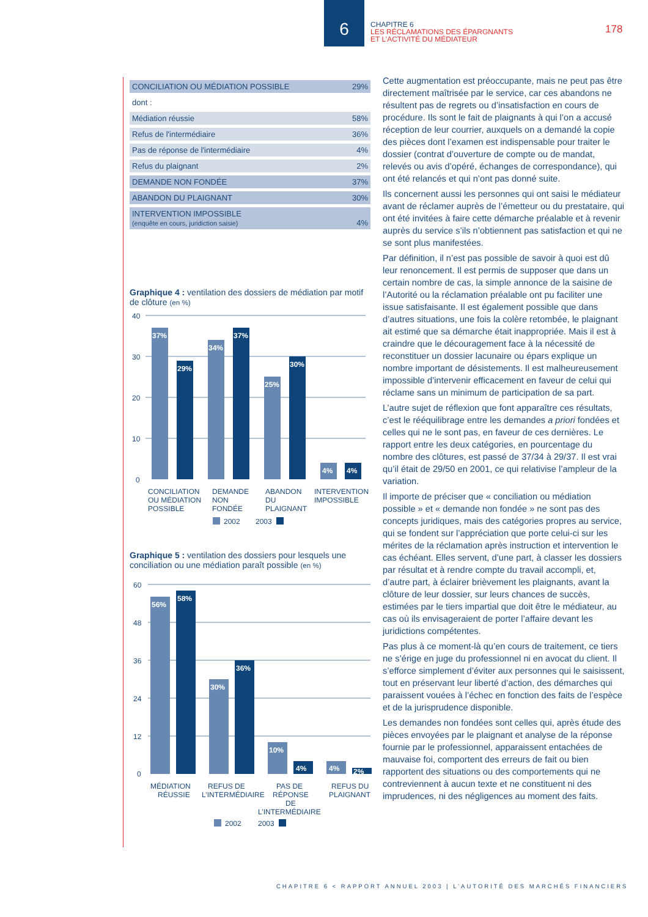6
CHAPITRE 6
LES RÉCLAMATIONS DES ÉPARGNANTS
ET L’ACTIVITÉ DU MÉDIATEUR
178
| CONCILIATION OU MÉDIATION POSSIBLE | 29% |
| dont : | |
| Médiation réussie | 58% |
| Refus de l'intermédiaire | 36% |
| Pas de réponse de l'intermédiaire | 4% |
| Refus du plaignant | 2% |
| DEMANDE NON FONDÉE | 37% |
| ABANDON DU PLAIGNANT | 30% |
| INTERVENTION IMPOSSIBLE (enquête en cours, juridiction saisie) | 4% |
Graphique 4 : ventilation des dossiers de médiation par motif de clôture (en %)
40
30
20
10
0
37%
29%
34%
37%
25%
30%
4%
4%
CONCILIATION
OU MÉDIATION
POSSIBLE
DEMANDE
NON
FONDÉE
ABANDON
DU
PLAIGNANT
INTERVENTION
IMPOSSIBLE
2002
2003
Graphique 5 : ventilation des dossiers pour lesquels une conciliation ou une médiation paraît possible (en %)
60
48
36
24
12
0
56%
58%
30%
36%
10%
4%
4%
2%
MÉDIATION
RÉUSSIE
REFUS DE
L’INTERMÉDIAIRE
PAS DE
RÉPONSE
DE
L’INTERMÉDIAIRE
REFUS DU
PLAIGNANT
2002
2003
Cette augmentation est préoccupante, mais ne peut pas être directement maîtrisée par le service, car ces abandons ne résultent pas de regrets ou d’insatisfaction en cours de procédure. Ils sont le fait de plaignants à qui l’on a accusé réception de leur courrier, auxquels on a demandé la copie des pièces dont l’examen est indispensable pour traiter le dossier (contrat d’ouverture de compte ou de mandat, relevés ou avis d’opéré, échanges de correspondance), qui ont été relancés et qui n’ont pas donné suite.
Ils concernent aussi les personnes qui ont saisi le médiateur avant de réclamer auprès de l’émetteur ou du prestataire, qui ont été invitées à faire cette démarche préalable et à revenir auprès du service s’ils n’obtiennent pas satisfaction et qui ne se sont plus manifestées.
Par définition, il n’est pas possible de savoir à quoi est dû leur renoncement. Il est permis de supposer que dans un certain nombre de cas, la simple annonce de la saisine de l’Autorité ou la réclamation préalable ont pu faciliter une issue satisfaisante. Il est également possible que dans d’autres situations, une fois la colère retombée, le plaignant ait estimé que sa démarche était inappropriée. Mais il est à craindre que le découragement face à la nécessité de reconstituer un dossier lacunaire ou épars explique un nombre important de désistements. Il est malheureusement impossible d’intervenir efficacement en faveur de celui qui réclame sans un minimum de participation de sa part.
L’autre sujet de réflexion que font apparaître ces résultats, c’est le rééquilibrage entre les demandes a priori fondées et celles qui ne le sont pas, en faveur de ces dernières. Le rapport entre les deux catégories, en pourcentage du nombre des clôtures, est passé de 37/34 à 29/37. Il est vrai qu’il était de 29/50 en 2001, ce qui relativise l’ampleur de la variation.
Il importe de préciser que « conciliation ou médiation possible » et « demande non fondée » ne sont pas des concepts juridiques, mais des catégories propres au service, qui se fondent sur l’appréciation que porte celui-ci sur les mérites de la réclamation après instruction et intervention le cas échéant. Elles servent, d’une part, à classer les dossiers par résultat et à rendre compte du travail accompli, et, d’autre part, à éclairer brièvement les plaignants, avant la clôture de leur dossier, sur leurs chances de succès, estimées par le tiers impartial que doit être le médiateur, au cas où ils envisageraient de porter l’affaire devant les juridictions compétentes.
Pas plus à ce moment-là qu’en cours de traitement, ce tiers ne s’érige en juge du professionnel ni en avocat du client. Il s’efforce simplement d’éviter aux personnes qui le saisissent, tout en préservant leur liberté d’action, des démarches qui paraissent vouées à l’échec en fonction des faits de l’espèce et de la jurisprudence disponible.
Les demandes non fondées sont celles qui, après étude des pièces envoyées par le plaignant et analyse de la réponse fournie par le professionnel, apparaissent entachées de mauvaise foi, comportent des erreurs de fait ou bien rapportent des situations ou des comportements qui ne contreviennent à aucun texte et ne constituent ni des imprudences, ni des négligences au moment des faits.
CHAPITRE 6 < RAPPORT ANNUEL 2003 | L’AUTORITÉ DES MARCHÉS FINANCIERS